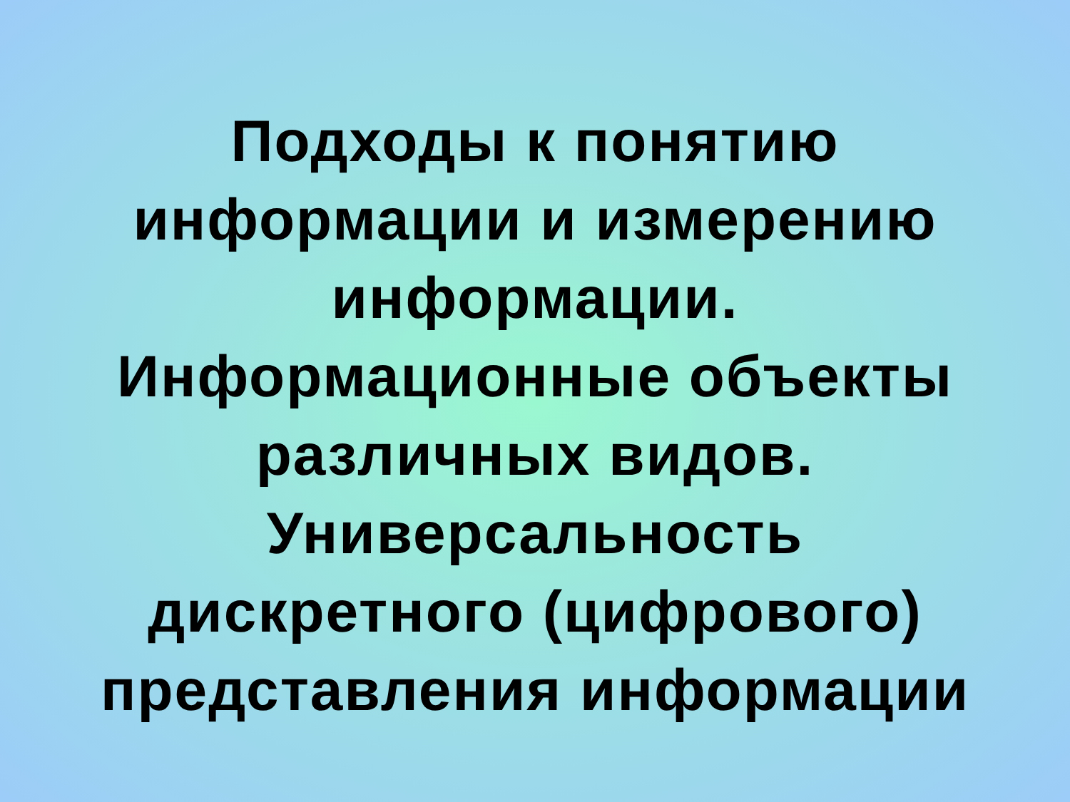Подходы к понятию
информации и измерению
информации.
Информационные объекты
различных видов.
Универсальность
дискретного (цифрового)
представления информации